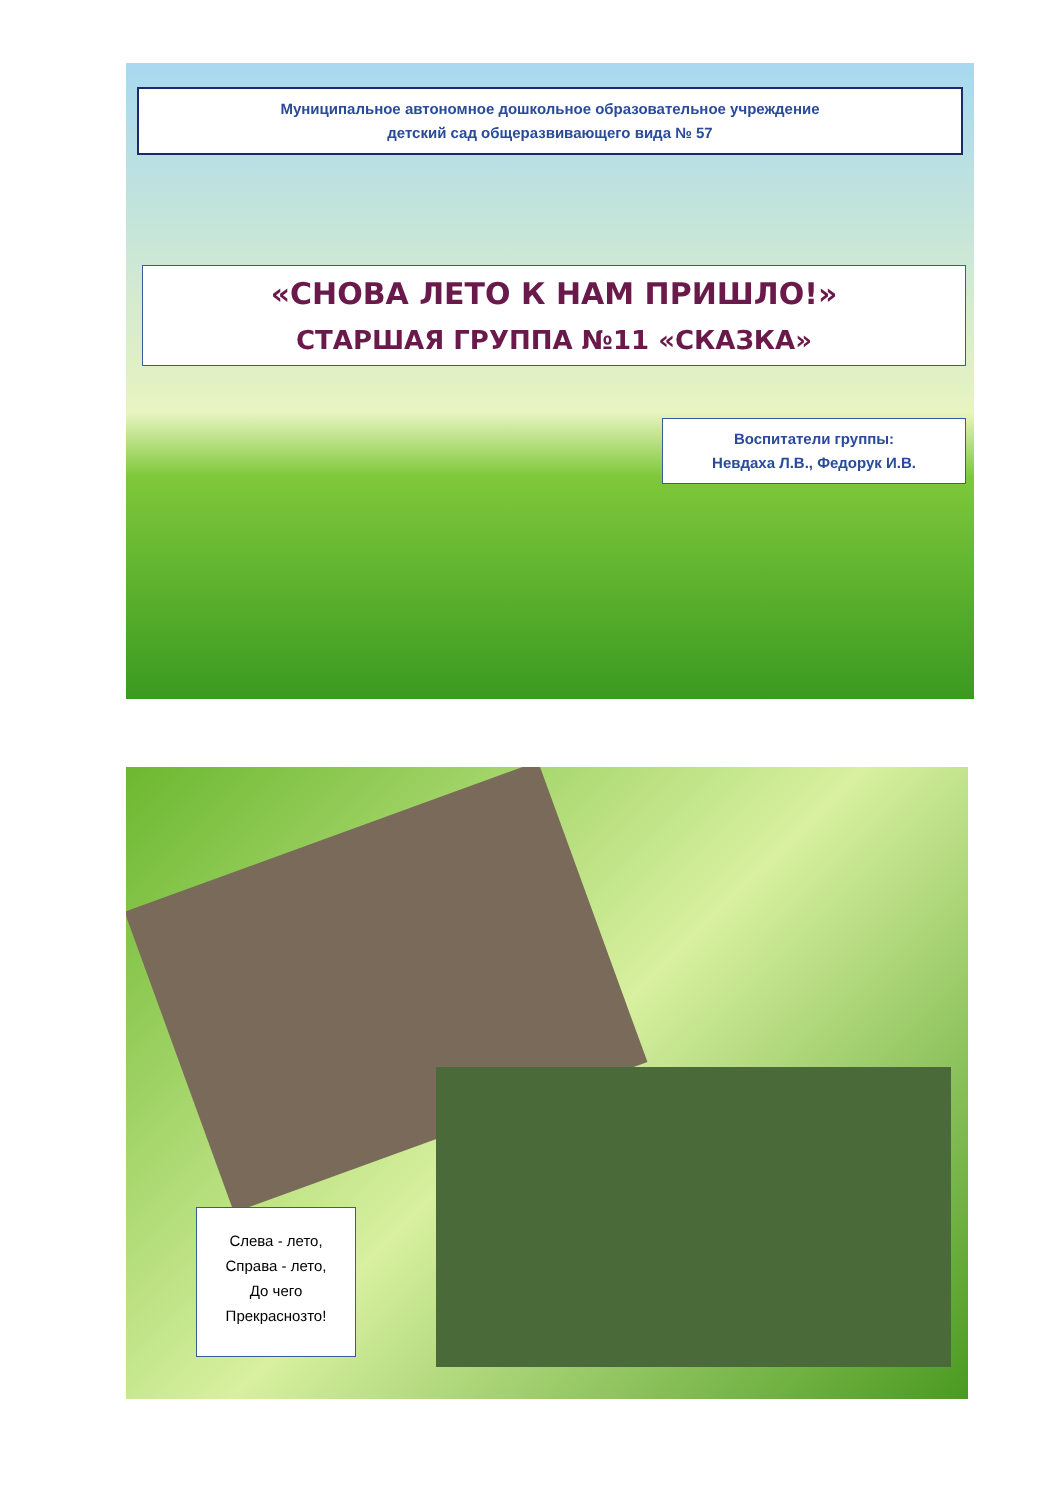Муниципальное автономное дошкольное образовательное учреждение
детский сад общеразвивающего вида № 57
«СНОВА ЛЕТО К НАМ ПРИШЛО!»
СТАРШАЯ ГРУППА №11 «СКАЗКА»
Воспитатели группы:
Невдаха Л.В., Федорук И.В.
Слева - лето,
Справа - лето,
До чего
Прекраснозто!